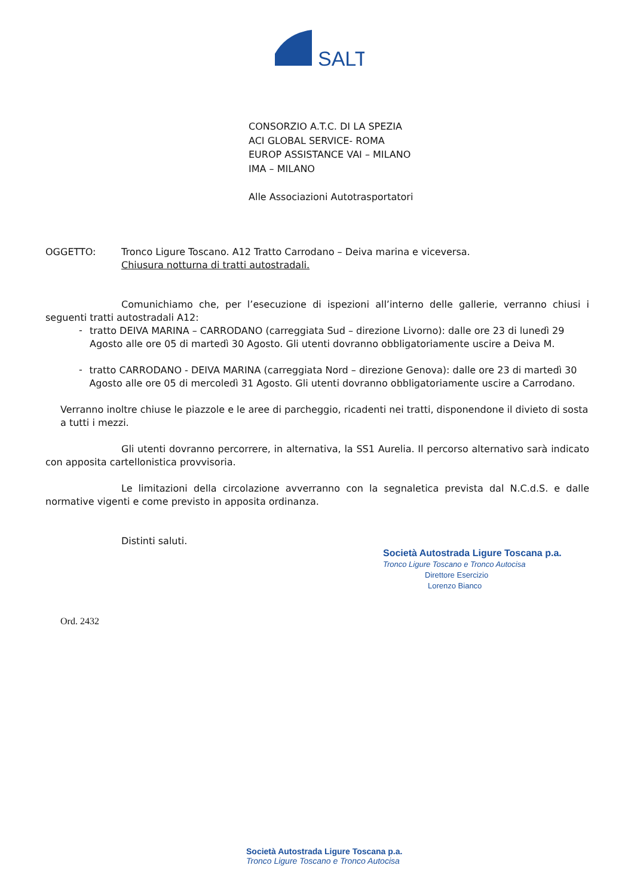SALT
CONSORZIO A.T.C. DI LA SPEZIA
ACI GLOBAL SERVICE- ROMA
EUROP ASSISTANCE VAI – MILANO
IMA – MILANO
Alle Associazioni Autotrasportatori
OGGETTO: Tronco Ligure Toscano. A12 Tratto Carrodano – Deiva marina e viceversa.
Chiusura notturna di tratti autostradali.
Comunichiamo che, per l’esecuzione di ispezioni all’interno delle gallerie, verranno chiusi i seguenti tratti autostradali A12:
-
tratto DEIVA MARINA – CARRODANO (carreggiata Sud – direzione Livorno): dalle ore 23 di lunedì 29 Agosto alle ore 05 di martedì 30 Agosto. Gli utenti dovranno obbligatoriamente uscire a Deiva M.
-
tratto CARRODANO - DEIVA MARINA (carreggiata Nord – direzione Genova): dalle ore 23 di martedì 30 Agosto alle ore 05 di mercoledì 31 Agosto. Gli utenti dovranno obbligatoriamente uscire a Carrodano.
Verranno inoltre chiuse le piazzole e le aree di parcheggio, ricadenti nei tratti, disponendone il divieto di sosta a tutti i mezzi.
Gli utenti dovranno percorrere, in alternativa, la SS1 Aurelia. Il percorso alternativo sarà indicato con apposita cartellonistica provvisoria.
Le limitazioni della circolazione avverranno con la segnaletica prevista dal N.C.d.S. e dalle normative vigenti e come previsto in apposita ordinanza.
Distinti saluti.
Società Autostrada Ligure Toscana p.a.
Tronco Ligure Toscano e Tronco Autocisa
Direttore Esercizio
Lorenzo Bianco
Ord. 2432
Società Autostrada Ligure Toscana p.a.
Tronco Ligure Toscano e Tronco Autocisa